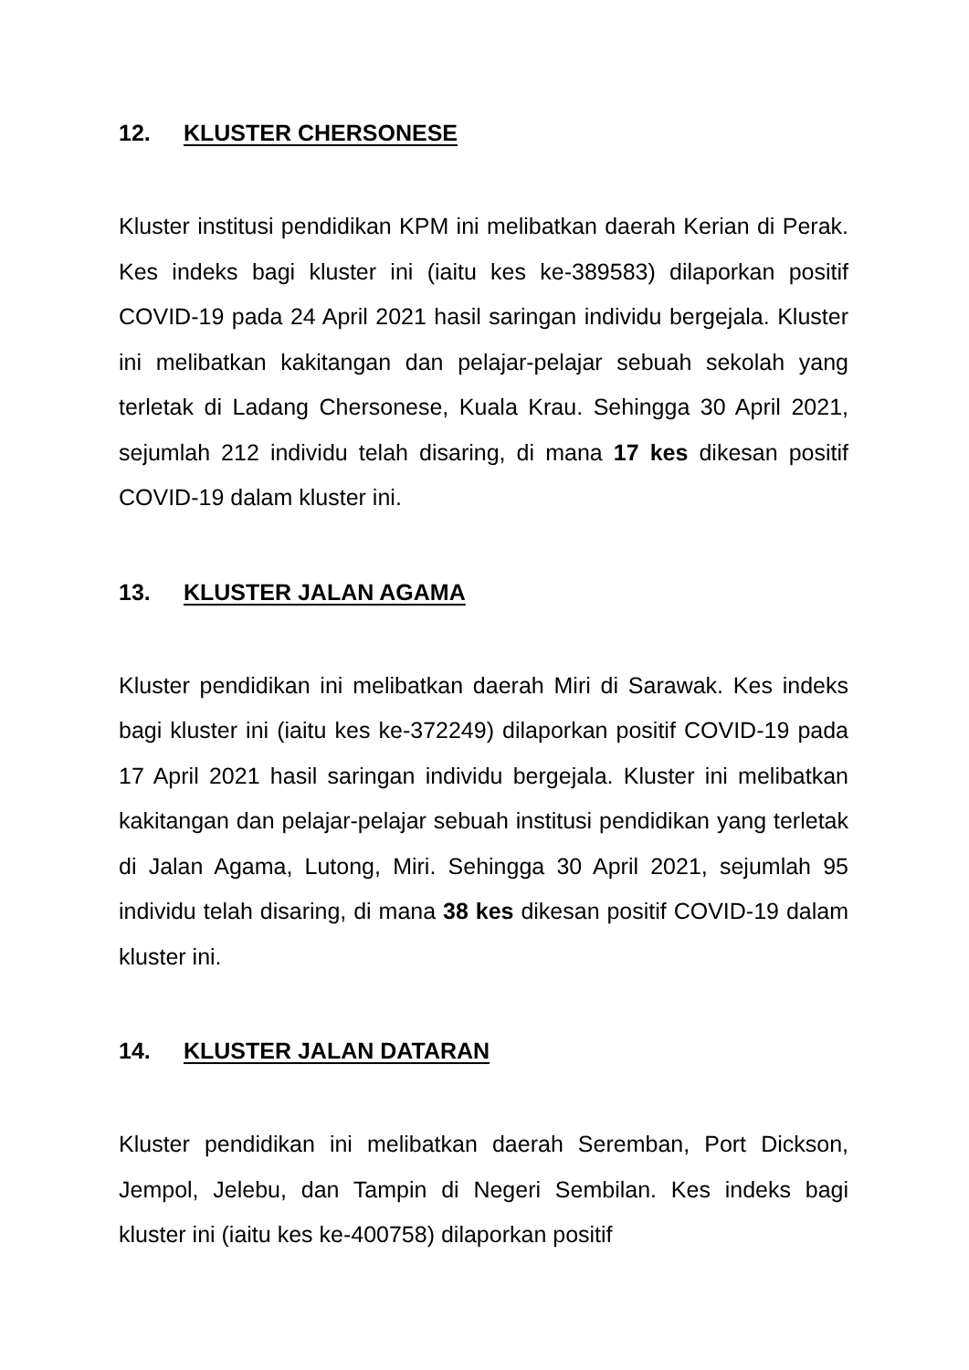12. KLUSTER CHERSONESE
Kluster institusi pendidikan KPM ini melibatkan daerah Kerian di Perak. Kes indeks bagi kluster ini (iaitu kes ke-389583) dilaporkan positif COVID-19 pada 24 April 2021 hasil saringan individu bergejala. Kluster ini melibatkan kakitangan dan pelajar-pelajar sebuah sekolah yang terletak di Ladang Chersonese, Kuala Krau. Sehingga 30 April 2021, sejumlah 212 individu telah disaring, di mana 17 kes dikesan positif COVID-19 dalam kluster ini.
13. KLUSTER JALAN AGAMA
Kluster pendidikan ini melibatkan daerah Miri di Sarawak. Kes indeks bagi kluster ini (iaitu kes ke-372249) dilaporkan positif COVID-19 pada 17 April 2021 hasil saringan individu bergejala. Kluster ini melibatkan kakitangan dan pelajar-pelajar sebuah institusi pendidikan yang terletak di Jalan Agama, Lutong, Miri. Sehingga 30 April 2021, sejumlah 95 individu telah disaring, di mana 38 kes dikesan positif COVID-19 dalam kluster ini.
14. KLUSTER JALAN DATARAN
Kluster pendidikan ini melibatkan daerah Seremban, Port Dickson, Jempol, Jelebu, dan Tampin di Negeri Sembilan. Kes indeks bagi kluster ini (iaitu kes ke-400758) dilaporkan positif